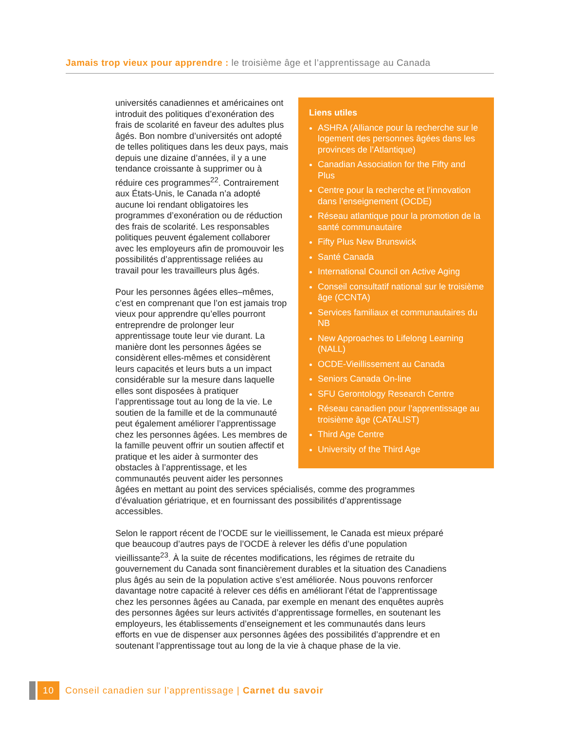Jamais trop vieux pour apprendre : le troisième âge et l’apprentissage au Canada
Liens utiles
ASHRA (Alliance pour la recherche sur le logement des personnes âgées dans les provinces de l’Atlantique)
Canadian Association for the Fifty and Plus
Centre pour la recherche et l’innovation dans l’enseignement (OCDE)
Réseau atlantique pour la promotion de la santé communautaire
Fifty Plus New Brunswick
Santé Canada
International Council on Active Aging
Conseil consultatif national sur le troisième âge (CCNTA)
Services familiaux et communautaires du NB
New Approaches to Lifelong Learning (NALL)
OCDE-Vieillissement au Canada
Seniors Canada On-line
SFU Gerontology Research Centre
Réseau canadien pour l’apprentissage au troisième âge (CATALIST)
Third Age Centre
University of the Third Age
universités canadiennes et américaines ont introduit des politiques d’exonération des frais de scolarité en faveur des adultes plus âgés. Bon nombre d’universités ont adopté de telles politiques dans les deux pays, mais depuis une dizaine d’années, il y a une tendance croissante à supprimer ou à réduire ces programmes<sup>22</sup>. Contrairement aux États-Unis, le Canada n’a adopté aucune loi rendant obligatoires les programmes d’exonération ou de réduction des frais de scolarité. Les responsables politiques peuvent également collaborer avec les employeurs afin de promouvoir les possibilités d’apprentissage reliées au travail pour les travailleurs plus âgés.
Pour les personnes âgées elles–mêmes, c’est en comprenant que l’on est jamais trop vieux pour apprendre qu’elles pourront entreprendre de prolonger leur apprentissage toute leur vie durant. La manière dont les personnes âgées se considèrent elles-mêmes et considèrent leurs capacités et leurs buts a un impact considérable sur la mesure dans laquelle elles sont disposées à pratiquer l’apprentissage tout au long de la vie. Le soutien de la famille et de la communauté peut également améliorer l’apprentissage chez les personnes âgées. Les membres de la famille peuvent offrir un soutien affectif et pratique et les aider à surmonter des obstacles à l’apprentissage, et les communautés peuvent aider les personnes âgées en mettant au point des services spécialisés, comme des programmes d’évaluation gériatrique, et en fournissant des possibilités d’apprentissage accessibles.
Selon le rapport récent de l’OCDE sur le vieillissement, le Canada est mieux préparé que beaucoup d’autres pays de l’OCDE à relever les défis d’une population vieillissante<sup>23</sup>. À la suite de récentes modifications, les régimes de retraite du gouvernement du Canada sont financièrement durables et la situation des Canadiens plus âgés au sein de la population active s’est améliorée. Nous pouvons renforcer davantage notre capacité à relever ces défis en améliorant l’état de l’apprentissage chez les personnes âgées au Canada, par exemple en menant des enquêtes auprès des personnes âgées sur leurs activités d’apprentissage formelles, en soutenant les employeurs, les établissements d’enseignement et les communautés dans leurs efforts en vue de dispenser aux personnes âgées des possibilités d’apprendre et en soutenant l’apprentissage tout au long de la vie à chaque phase de la vie.
10
Conseil canadien sur l’apprentissage | Carnet du savoir